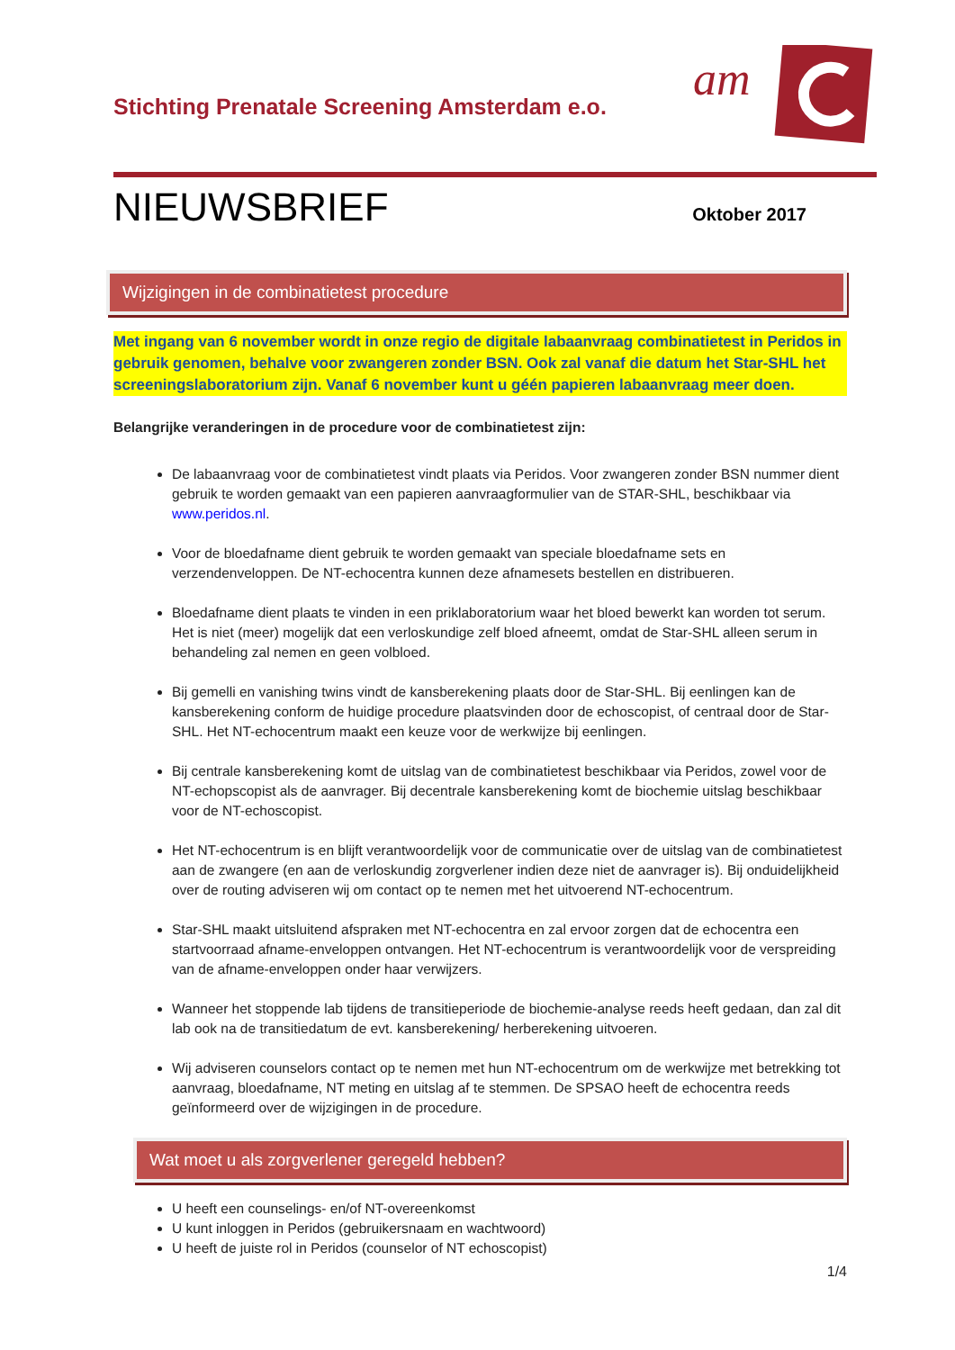Stichting Prenatale Screening Amsterdam e.o.
am
NIEUWSBRIEF
Oktober 2017
Wijzigingen in de combinatietest procedure
Met ingang van 6 november wordt in onze regio de digitale labaanvraag combinatietest in Peridos in gebruik genomen, behalve voor zwangeren zonder BSN. Ook zal vanaf die datum het Star-SHL het screeningslaboratorium zijn. Vanaf 6 november kunt u géén papieren labaanvraag meer doen.
Belangrijke veranderingen in de procedure voor de combinatietest zijn:
De labaanvraag voor de combinatietest vindt plaats via Peridos. Voor zwangeren zonder BSN nummer dient gebruik te worden gemaakt van een papieren aanvraagformulier van de STAR-SHL, beschikbaar via www.peridos.nl.
Voor de bloedafname dient gebruik te worden gemaakt van speciale bloedafname sets en verzendenveloppen. De NT-echocentra kunnen deze afnamesets bestellen en distribueren.
Bloedafname dient plaats te vinden in een priklaboratorium waar het bloed bewerkt kan worden tot serum. Het is niet (meer) mogelijk dat een verloskundige zelf bloed afneemt, omdat de Star-SHL alleen serum in behandeling zal nemen en geen volbloed.
Bij gemelli en vanishing twins vindt de kansberekening plaats door de Star-SHL. Bij eenlingen kan de kansberekening conform de huidige procedure plaatsvinden door de echoscopist, of centraal door de Star-SHL. Het NT-echocentrum maakt een keuze voor de werkwijze bij eenlingen.
Bij centrale kansberekening komt de uitslag van de combinatietest beschikbaar via Peridos, zowel voor de NT-echopscopist als de aanvrager. Bij decentrale kansberekening komt de biochemie uitslag beschikbaar voor de NT-echoscopist.
Het NT-echocentrum is en blijft verantwoordelijk voor de communicatie over de uitslag van de combinatietest aan de zwangere (en aan de verloskundig zorgverlener indien deze niet de aanvrager is). Bij onduidelijkheid over de routing adviseren wij om contact op te nemen met het uitvoerend NT-echocentrum.
Star-SHL maakt uitsluitend afspraken met NT-echocentra en zal ervoor zorgen dat de echocentra een startvoorraad afname-enveloppen ontvangen. Het NT-echocentrum is verantwoordelijk voor de verspreiding van de afname-enveloppen onder haar verwijzers.
Wanneer het stoppende lab tijdens de transitieperiode de biochemie-analyse reeds heeft gedaan, dan zal dit lab ook na de transitiedatum de evt. kansberekening/ herberekening uitvoeren.
Wij adviseren counselors contact op te nemen met hun NT-echocentrum om de werkwijze met betrekking tot aanvraag, bloedafname, NT meting en uitslag af te stemmen. De SPSAO heeft de echocentra reeds geïnformeerd over de wijzigingen in de procedure.
Wat moet u als zorgverlener geregeld hebben?
U heeft een counselings- en/of NT-overeenkomst
U kunt inloggen in Peridos (gebruikersnaam en wachtwoord)
U heeft de juiste rol in Peridos (counselor of NT echoscopist)
1/4